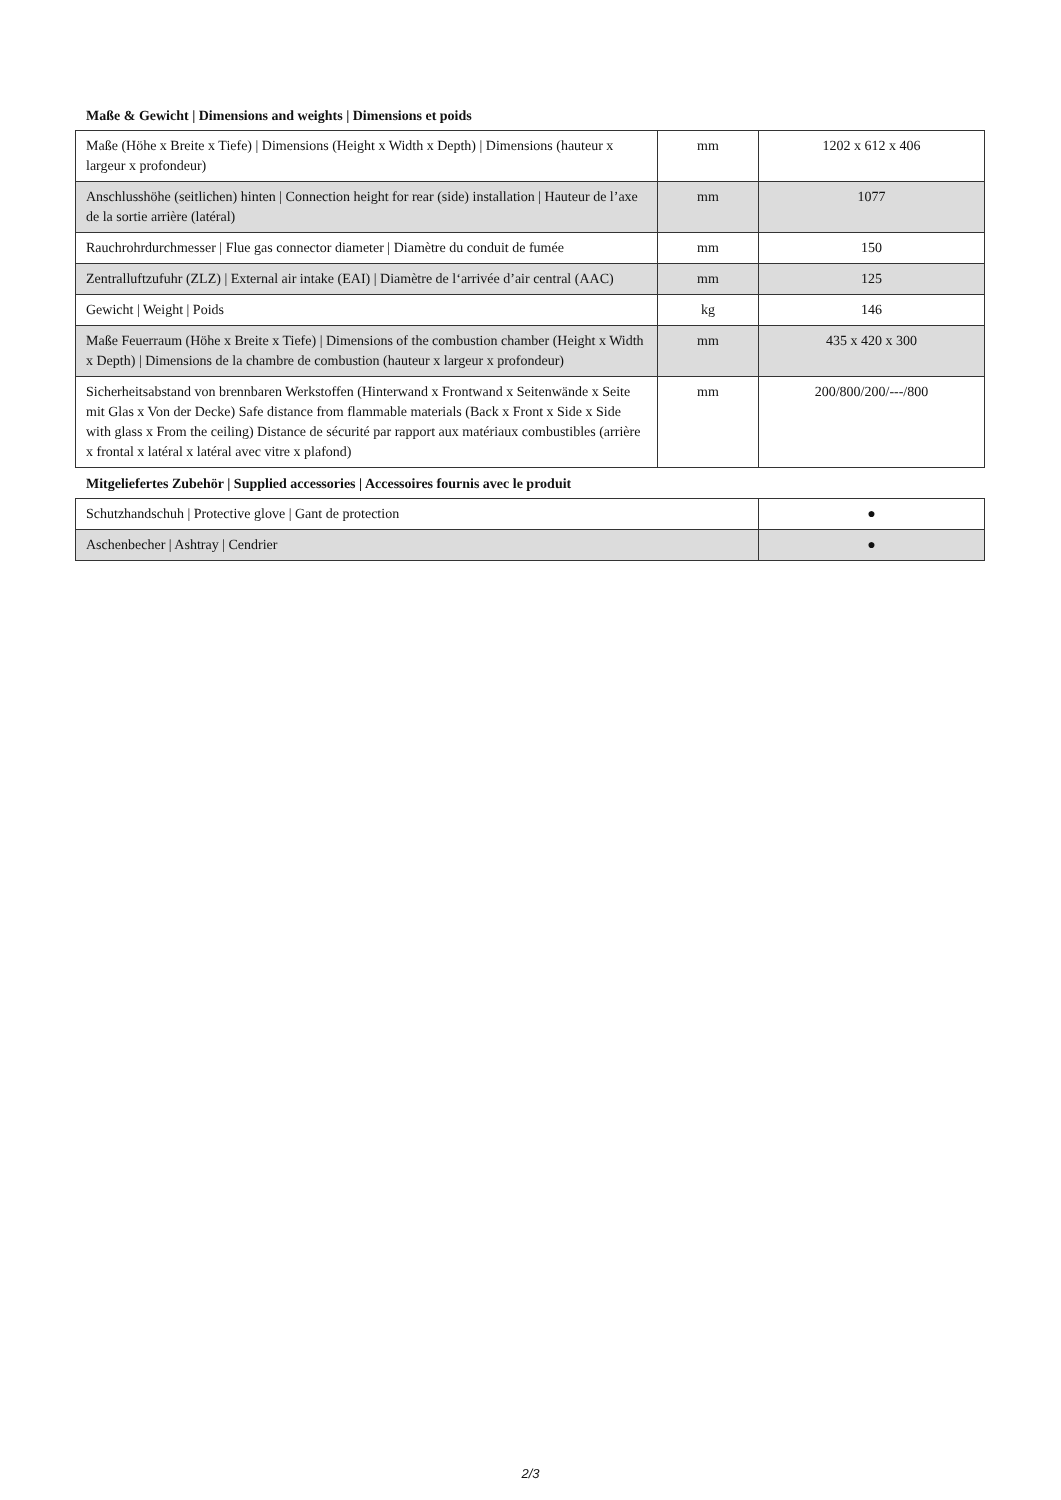Maße & Gewicht | Dimensions and weights | Dimensions et poids
| Maße (Höhe x Breite x Tiefe) / Dimensions (Height x Width x Depth) / Dimensions (hauteur x largeur x profondeur) | mm | 1202 x 612 x 406 |
| Anschlusshöhe (seitlichen) hinten / Connection height for rear (side) installation / Hauteur de l’axe de la sortie arrière (latéral) | mm | 1077 |
| Rauchrohrdurchmesser / Flue gas connector diameter / Diamètre du conduit de fumée | mm | 150 |
| Zentralluftzufuhr (ZLZ) / External air intake (EAI) / Diamètre de l‘arrivée d’air central (AAC) | mm | 125 |
| Gewicht / Weight / Poids | kg | 146 |
| Maße Feuerraum (Höhe x Breite x Tiefe) / Dimensions of the combustion chamber (Height x Width x Depth) / Dimensions de la chambre de combustion (hauteur x largeur x profondeur) | mm | 435 x 420 x 300 |
| Sicherheitsabstand von brennbaren Werkstoffen (Hinterwand x Frontwand x Seitenwände x Seite mit Glas x Von der Decke) Safe distance from flammable materials (Back x Front x Side x Side with glass x From the ceiling) Distance de sécurité par rapport aux matériaux combustibles (arrière x frontal x latéral x latéral avec vitre x plafond) | mm | 200/800/200/---/800 |
Mitgeliefertes Zubehör | Supplied accessories | Accessoires fournis avec le produit
| Schutzhandschuh / Protective glove / Gant de protection | ● |
| Aschenbecher / Ashtray / Cendrier | ● |
2/3